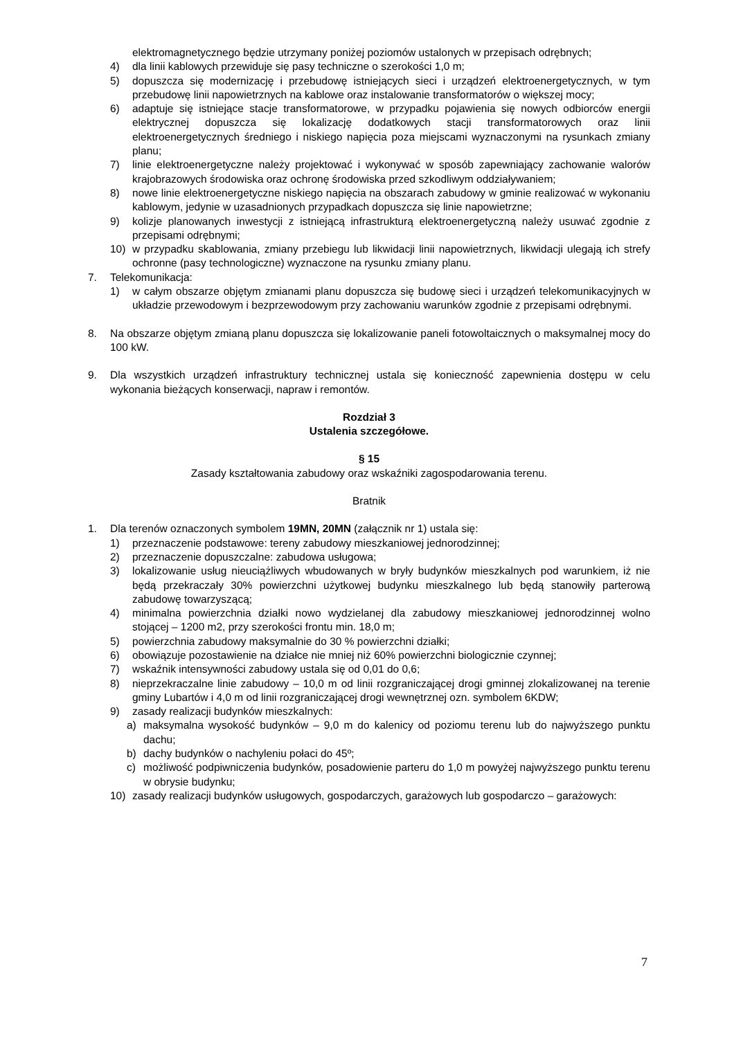elektromagnetycznego będzie utrzymany poniżej poziomów ustalonych w przepisach odrębnych;
4) dla linii kablowych przewiduje się pasy techniczne o szerokości 1,0 m;
5) dopuszcza się modernizację i przebudowę istniejących sieci i urządzeń elektroenergetycznych, w tym przebudowę linii napowietrznych na kablowe oraz instalowanie transformatorów o większej mocy;
6) adaptuje się istniejące stacje transformatorowe, w przypadku pojawienia się nowych odbiorców energii elektrycznej dopuszcza się lokalizację dodatkowych stacji transformatorowych oraz linii elektroenergetycznych średniego i niskiego napięcia poza miejscami wyznaczonymi na rysunkach zmiany planu;
7) linie elektroenergetyczne należy projektować i wykonywać w sposób zapewniający zachowanie walorów krajobrazowych środowiska oraz ochronę środowiska przed szkodliwym oddziaływaniem;
8) nowe linie elektroenergetyczne niskiego napięcia na obszarach zabudowy w gminie realizować w wykonaniu kablowym, jedynie w uzasadnionych przypadkach dopuszcza się linie napowietrzne;
9) kolizje planowanych inwestycji z istniejącą infrastrukturą elektroenergetyczną należy usuwać zgodnie z przepisami odrębnymi;
10) w przypadku skablowania, zmiany przebiegu lub likwidacji linii napowietrznych, likwidacji ulegają ich strefy ochronne (pasy technologiczne) wyznaczone na rysunku zmiany planu.
7. Telekomunikacja:
1) w całym obszarze objętym zmianami planu dopuszcza się budowę sieci i urządzeń telekomunikacyjnych w układzie przewodowym i bezprzewodowym przy zachowaniu warunków zgodnie z przepisami odrębnymi.
8. Na obszarze objętym zmianą planu dopuszcza się lokalizowanie paneli fotowoltaicznych o maksymalnej mocy do 100 kW.
9. Dla wszystkich urządzeń infrastruktury technicznej ustala się konieczność zapewnienia dostępu w celu wykonania bieżących konserwacji, napraw i remontów.
Rozdział 3
Ustalenia szczegółowe.
§ 15
Zasady kształtowania zabudowy oraz wskaźniki zagospodarowania terenu.
Bratnik
1. Dla terenów oznaczonych symbolem 19MN, 20MN (załącznik nr 1) ustala się:
1) przeznaczenie podstawowe: tereny zabudowy mieszkaniowej jednorodzinnej;
2) przeznaczenie dopuszczalne: zabudowa usługowa;
3) lokalizowanie usług nieuciążliwych wbudowanych w bryły budynków mieszkalnych pod warunkiem, iż nie będą przekraczały 30% powierzchni użytkowej budynku mieszkalnego lub będą stanowiły parterową zabudowę towarzyszącą;
4) minimalna powierzchnia działki nowo wydzielanej dla zabudowy mieszkaniowej jednorodzinnej wolno stojącej – 1200 m2, przy szerokości frontu min. 18,0 m;
5) powierzchnia zabudowy maksymalnie do 30 % powierzchni działki;
6) obowiązuje pozostawienie na działce nie mniej niż 60% powierzchni biologicznie czynnej;
7) wskaźnik intensywności zabudowy ustala się od 0,01 do 0,6;
8) nieprzekraczalne linie zabudowy – 10,0 m od linii rozgraniczającej drogi gminnej zlokalizowanej na terenie gminy Lubartów i 4,0 m od linii rozgraniczającej drogi wewnętrznej ozn. symbolem 6KDW;
9) zasady realizacji budynków mieszkalnych:
a) maksymalna wysokość budynków – 9,0 m do kalenicy od poziomu terenu lub do najwyższego punktu dachu;
b) dachy budynków o nachyleniu połaci do 45º;
c) możliwość podpiwniczenia budynków, posadowienie parteru do 1,0 m powyżej najwyższego punktu terenu w obrysie budynku;
10) zasady realizacji budynków usługowych, gospodarczych, garażowych lub gospodarczo – garażowych:
7